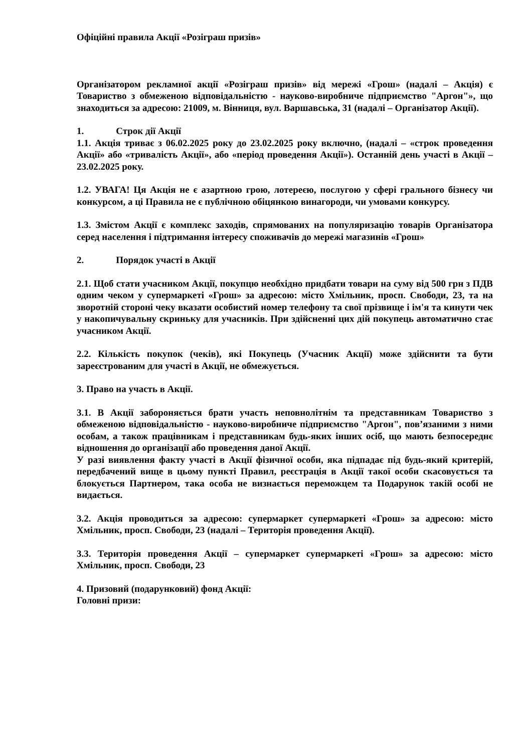Офіційні правила Акції «Розіграш призів»
Організатором рекламної акції «Розіграш призів» від мережі «Грош» (надалі – Акція) є Товариство з обмеженою відповідальністю - науково-виробниче підприємство "Аргон"», що знаходиться за адресою: 21009, м. Вінниця, вул. Варшавська, 31 (надалі – Організатор Акції).
1. Строк дії Акції
1.1. Акція триває з 06.02.2025 року до 23.02.2025 року включно, (надалі – «строк проведення Акції» або «тривалість Акції», або «період проведення Акції»). Останній день участі в Акції – 23.02.2025 року.
1.2. УВАГА! Ця Акція не є азартною грою, лотереєю, послугою у сфері грального бізнесу чи конкурсом, а ці Правила не є публічною обіцянкою винагороди, чи умовами конкурсу.
1.3. Змістом Акції є комплекс заходів, спрямованих на популяризацію товарів Організатора серед населення і підтримання інтересу споживачів до мережі магазинів «Грош»
2. Порядок участі в Акції
2.1. Щоб стати учасником Акції, покупцю необхідно придбати товари на суму від 500 грн з ПДВ одним чеком у супермаркеті «Грош» за адресою: місто Хмільник, просп. Свободи, 23, та на зворотній стороні чеку вказати особистий номер телефону та свої прізвище і ім'я та кинути чек у накопичувальну скриньку для учасників. При здійсненні цих дій покупець автоматично стає учасником Акції.
2.2. Кількість покупок (чеків), які Покупець (Учасник Акції) може здійснити та бути зареєстрованим для участі в Акції, не обмежується.
3. Право на участь в Акції.
3.1. В Акції забороняється брати участь неповнолітнім та представникам Товариство з обмеженою відповідальністю - науково-виробниче підприємство "Аргон", пов’язаними з ними особам, а також працівникам і представникам будь-яких інших осіб, що мають безпосереднє відношення до організації або проведення даної Акції.
У разі виявлення факту участі в Акції фізичної особи, яка підпадає під будь-який критерій, передбачений вище в цьому пункті Правил, реєстрація в Акції такої особи скасовується та блокується Партнером, така особа не визнається переможцем та Подарунок такій особі не видається.
3.2. Акція проводиться за адресою: супермаркет супермаркеті «Грош» за адресою: місто Хмільник, просп. Свободи, 23 (надалі – Територія проведення Акції).
3.3. Територія проведення Акції – супермаркет супермаркеті «Грош» за адресою: місто Хмільник, просп. Свободи, 23
4. Призовий (подарунковий) фонд Акції:
Головні призи: